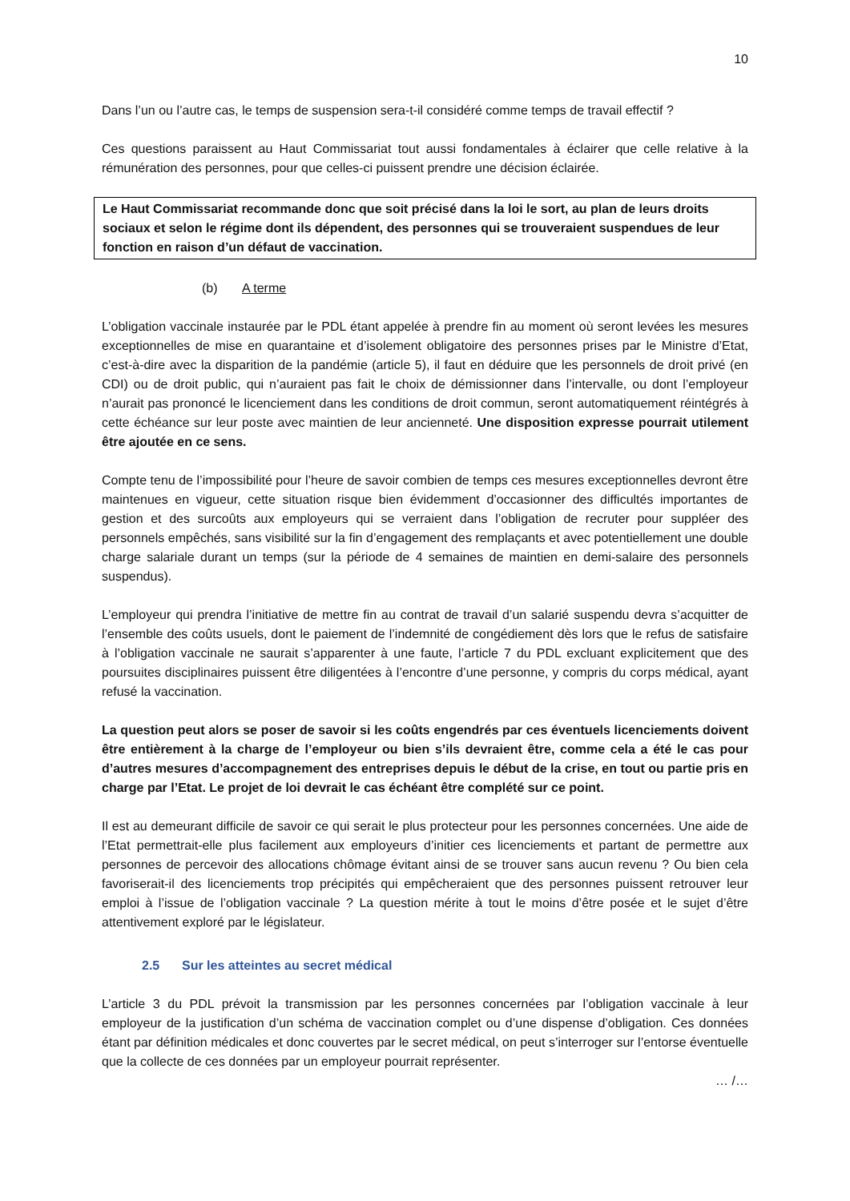10
Dans l’un ou l’autre cas, le temps de suspension sera-t-il considéré comme temps de travail effectif ?
Ces questions paraissent au Haut Commissariat tout aussi fondamentales à éclairer que celle relative à la rémunération des personnes, pour que celles-ci puissent prendre une décision éclairée.
Le Haut Commissariat recommande donc que soit précisé dans la loi le sort, au plan de leurs droits sociaux et selon le régime dont ils dépendent, des personnes qui se trouveraient suspendues de leur fonction en raison d’un défaut de vaccination.
(b) A terme
L’obligation vaccinale instaurée par le PDL étant appelée à prendre fin au moment où seront levées les mesures exceptionnelles de mise en quarantaine et d’isolement obligatoire des personnes prises par le Ministre d’Etat, c’est-à-dire avec la disparition de la pandémie (article 5), il faut en déduire que les personnels de droit privé (en CDI) ou de droit public, qui n’auraient pas fait le choix de démissionner dans l’intervalle, ou dont l’employeur n’aurait pas prononcé le licenciement dans les conditions de droit commun, seront automatiquement réintégrés à cette échéance sur leur poste avec maintien de leur ancienneté. Une disposition expresse pourrait utilement être ajoutée en ce sens.
Compte tenu de l’impossibilité pour l’heure de savoir combien de temps ces mesures exceptionnelles devront être maintenues en vigueur, cette situation risque bien évidemment d’occasionner des difficultés importantes de gestion et des surcoûts aux employeurs qui se verraient dans l’obligation de recruter pour suppléer des personnels empêchés, sans visibilité sur la fin d’engagement des remplaçants et avec potentiellement une double charge salariale durant un temps (sur la période de 4 semaines de maintien en demi-salaire des personnels suspendus).
L’employeur qui prendra l’initiative de mettre fin au contrat de travail d’un salarié suspendu devra s’acquitter de l’ensemble des coûts usuels, dont le paiement de l’indemnité de congédiement dès lors que le refus de satisfaire à l’obligation vaccinale ne saurait s’apparenter à une faute, l’article 7 du PDL excluant explicitement que des poursuites disciplinaires puissent être diligentées à l’encontre d’une personne, y compris du corps médical, ayant refusé la vaccination.
La question peut alors se poser de savoir si les coûts engendrés par ces éventuels licenciements doivent être entièrement à la charge de l’employeur ou bien s’ils devraient être, comme cela a été le cas pour d’autres mesures d’accompagnement des entreprises depuis le début de la crise, en tout ou partie pris en charge par l’Etat. Le projet de loi devrait le cas échéant être complété sur ce point.
Il est au demeurant difficile de savoir ce qui serait le plus protecteur pour les personnes concernées. Une aide de l’Etat permettrait-elle plus facilement aux employeurs d’initier ces licenciements et partant de permettre aux personnes de percevoir des allocations chômage évitant ainsi de se trouver sans aucun revenu ? Ou bien cela favoriserait-il des licenciements trop précipités qui empêcheraient que des personnes puissent retrouver leur emploi à l’issue de l’obligation vaccinale ? La question mérite à tout le moins d’être posée et le sujet d’être attentivement exploré par le législateur.
2.5 Sur les atteintes au secret médical
L’article 3 du PDL prévoit la transmission par les personnes concernées par l’obligation vaccinale à leur employeur de la justification d’un schéma de vaccination complet ou d’une dispense d’obligation. Ces données étant par définition médicales et donc couvertes par le secret médical, on peut s’interroger sur l’entorse éventuelle que la collecte de ces données par un employeur pourrait représenter.
… /…